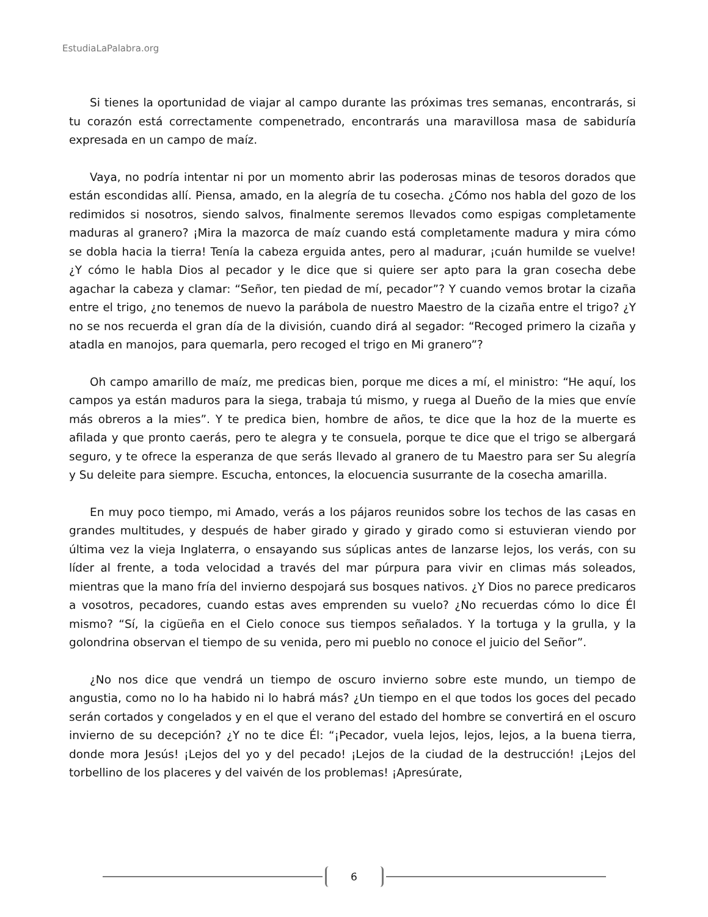EstudiaLaPalabra.org
Si tienes la oportunidad de viajar al campo durante las próximas tres semanas, encontrarás, si tu corazón está correctamente compenetrado, encontrarás una maravillosa masa de sabiduría expresada en un campo de maíz.
Vaya, no podría intentar ni por un momento abrir las poderosas minas de tesoros dorados que están escondidas allí. Piensa, amado, en la alegría de tu cosecha. ¿Cómo nos habla del gozo de los redimidos si nosotros, siendo salvos, finalmente seremos llevados como espigas completamente maduras al granero? ¡Mira la mazorca de maíz cuando está completamente madura y mira cómo se dobla hacia la tierra! Tenía la cabeza erguida antes, pero al madurar, ¡cuán humilde se vuelve! ¿Y cómo le habla Dios al pecador y le dice que si quiere ser apto para la gran cosecha debe agachar la cabeza y clamar: “Señor, ten piedad de mí, pecador”? Y cuando vemos brotar la cizaña entre el trigo, ¿no tenemos de nuevo la parábola de nuestro Maestro de la cizaña entre el trigo? ¿Y no se nos recuerda el gran día de la división, cuando dirá al segador: “Recoged primero la cizaña y atadla en manojos, para quemarla, pero recoged el trigo en Mi granero”?
Oh campo amarillo de maíz, me predicas bien, porque me dices a mí, el ministro: “He aquí, los campos ya están maduros para la siega, trabaja tú mismo, y ruega al Dueño de la mies que envíe más obreros a la mies”. Y te predica bien, hombre de años, te dice que la hoz de la muerte es afilada y que pronto caerás, pero te alegra y te consuela, porque te dice que el trigo se albergará seguro, y te ofrece la esperanza de que serás llevado al granero de tu Maestro para ser Su alegría y Su deleite para siempre. Escucha, entonces, la elocuencia susurrante de la cosecha amarilla.
En muy poco tiempo, mi Amado, verás a los pájaros reunidos sobre los techos de las casas en grandes multitudes, y después de haber girado y girado y girado como si estuvieran viendo por última vez la vieja Inglaterra, o ensayando sus súplicas antes de lanzarse lejos, los verás, con su líder al frente, a toda velocidad a través del mar púrpura para vivir en climas más soleados, mientras que la mano fría del invierno despojará sus bosques nativos. ¿Y Dios no parece predicaros a vosotros, pecadores, cuando estas aves emprenden su vuelo? ¿No recuerdas cómo lo dice Él mismo? “Sí, la cigüeña en el Cielo conoce sus tiempos señalados. Y la tortuga y la grulla, y la golondrina observan el tiempo de su venida, pero mi pueblo no conoce el juicio del Señor”.
¿No nos dice que vendrá un tiempo de oscuro invierno sobre este mundo, un tiempo de angustia, como no lo ha habido ni lo habrá más? ¿Un tiempo en el que todos los goces del pecado serán cortados y congelados y en el que el verano del estado del hombre se convertirá en el oscuro invierno de su decepción? ¿Y no te dice Él: “¡Pecador, vuela lejos, lejos, lejos, a la buena tierra, donde mora Jesús! ¡Lejos del yo y del pecado! ¡Lejos de la ciudad de la destrucción! ¡Lejos del torbellino de los placeres y del vaivén de los problemas! ¡Apresúrate,
6